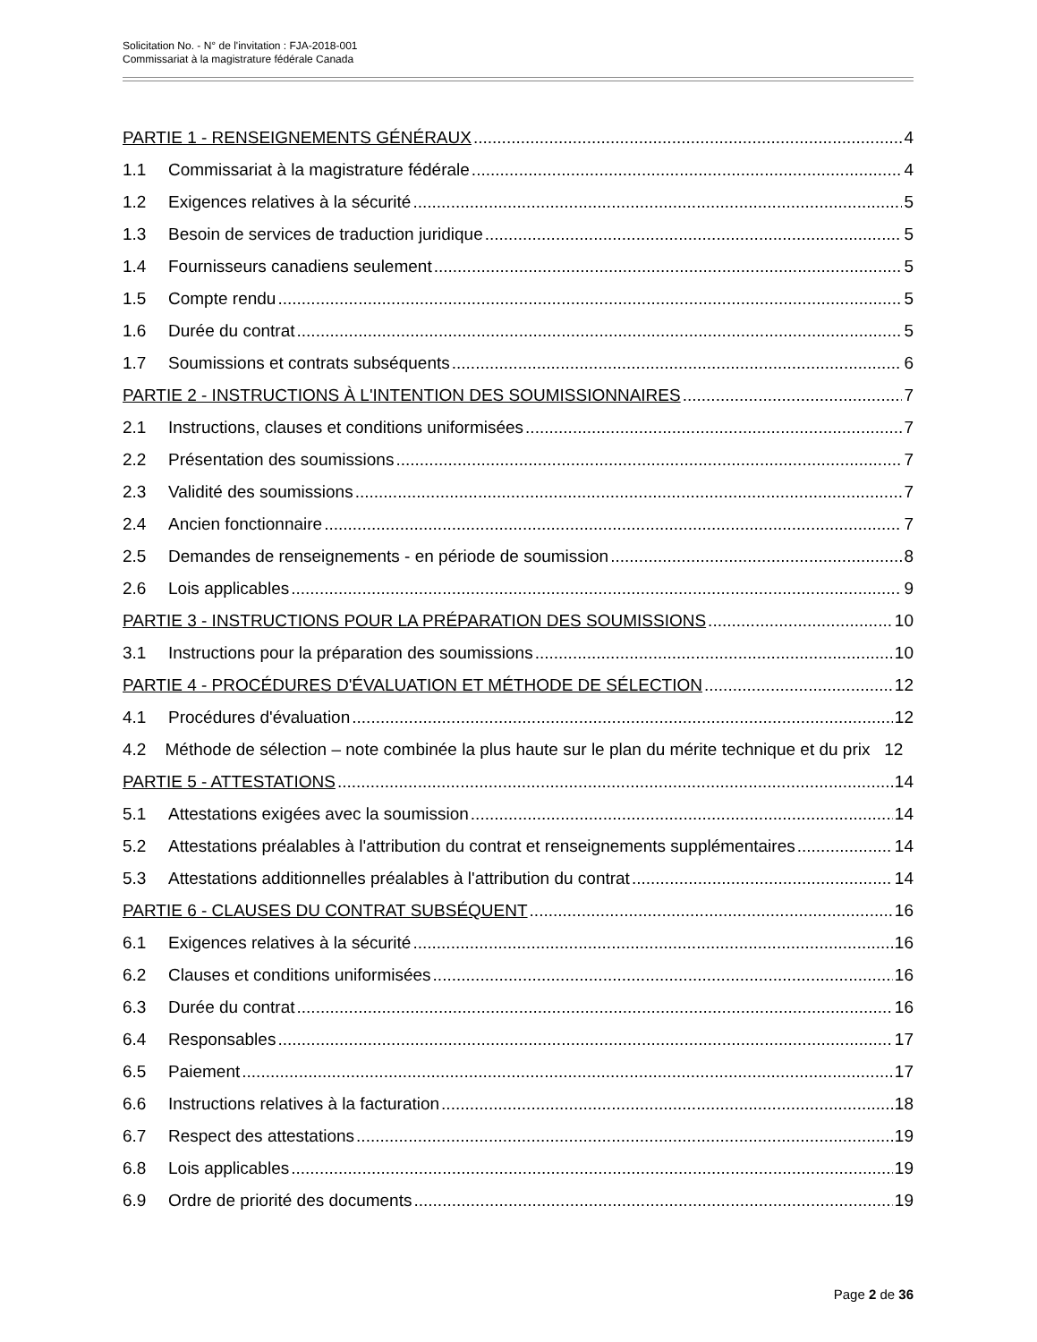Solicitation No. - N° de l'invitation : FJA-2018-001
Commissariat à la magistrature fédérale Canada
PARTIE 1 - RENSEIGNEMENTS GÉNÉRAUX 4
1.1 Commissariat à la magistrature fédérale 4
1.2 Exigences relatives à la sécurité 5
1.3 Besoin de services de traduction juridique 5
1.4 Fournisseurs canadiens seulement 5
1.5 Compte rendu 5
1.6 Durée du contrat 5
1.7 Soumissions et contrats subséquents 6
PARTIE 2 - INSTRUCTIONS À L'INTENTION DES SOUMISSIONNAIRES 7
2.1 Instructions, clauses et conditions uniformisées 7
2.2 Présentation des soumissions 7
2.3 Validité des soumissions 7
2.4 Ancien fonctionnaire 7
2.5 Demandes de renseignements - en période de soumission 8
2.6 Lois applicables 9
PARTIE 3 - INSTRUCTIONS POUR LA PRÉPARATION DES SOUMISSIONS 10
3.1 Instructions pour la préparation des soumissions 10
PARTIE 4 - PROCÉDURES D'ÉVALUATION ET MÉTHODE DE SÉLECTION 12
4.1 Procédures d'évaluation 12
4.2 Méthode de sélection – note combinée la plus haute sur le plan du mérite technique et du prix 12
PARTIE 5 - ATTESTATIONS 14
5.1 Attestations exigées avec la soumission 14
5.2 Attestations préalables à l'attribution du contrat et renseignements supplémentaires 14
5.3 Attestations additionnelles préalables à l'attribution du contrat 14
PARTIE 6 - CLAUSES DU CONTRAT SUBSÉQUENT 16
6.1 Exigences relatives à la sécurité 16
6.2 Clauses et conditions uniformisées 16
6.3 Durée du contrat 16
6.4 Responsables 17
6.5 Paiement 17
6.6 Instructions relatives à la facturation 18
6.7 Respect des attestations 19
6.8 Lois applicables 19
6.9 Ordre de priorité des documents 19
Page 2 de 36